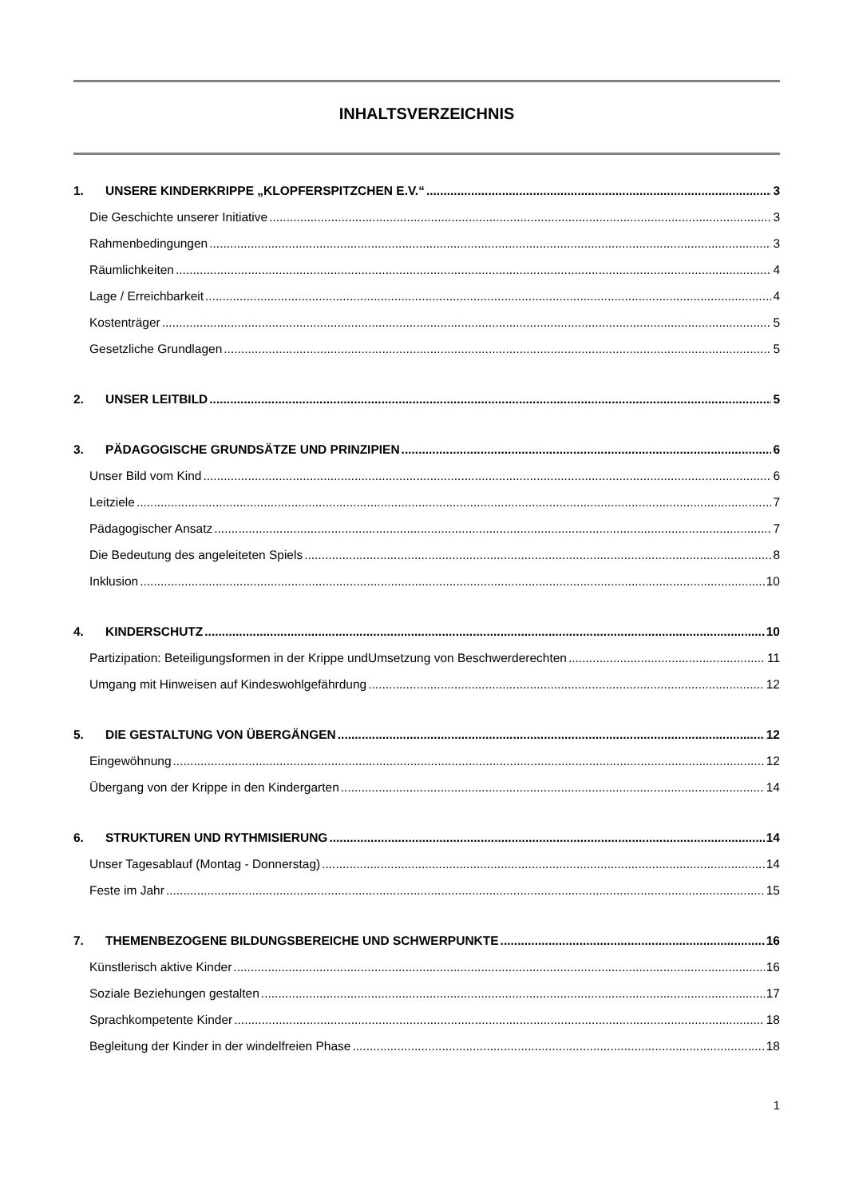INHALTSVERZEICHNIS
1. UNSERE KINDERKRIPPE „KLOPFERSPITZCHEN E.V.“ 3
Die Geschichte unserer Initiative 3
Rahmenbedingungen 3
Räumlichkeiten 4
Lage / Erreichbarkeit 4
Kostenträger 5
Gesetzliche Grundlagen 5
2. UNSER LEITBILD 5
3. PÄDAGOGISCHE GRUNDSÄTZE UND PRINZIPIEN 6
Unser Bild vom Kind 6
Leitziele 7
Pädagogischer Ansatz 7
Die Bedeutung des angeleiteten Spiels 8
Inklusion 10
4. KINDERSCHUTZ 10
Partizipation: Beteiligungsformen in der Krippe undUmsetzung von Beschwerderechten 11
Umgang mit Hinweisen auf Kindeswohlgefährdung 12
5. DIE GESTALTUNG VON ÜBERGÄNGEN 12
Eingewöhnung 12
Übergang von der Krippe in den Kindergarten 14
6. STRUKTUREN UND RYTHMISIERUNG 14
Unser Tagesablauf (Montag - Donnerstag) 14
Feste im Jahr 15
7. THEMENBEZOGENE BILDUNGSBEREICHE UND SCHWERPUNKTE 16
Künstlerisch aktive Kinder 16
Soziale Beziehungen gestalten 17
Sprachkompetente Kinder 18
Begleitung der Kinder in der windelfreien Phase 18
1